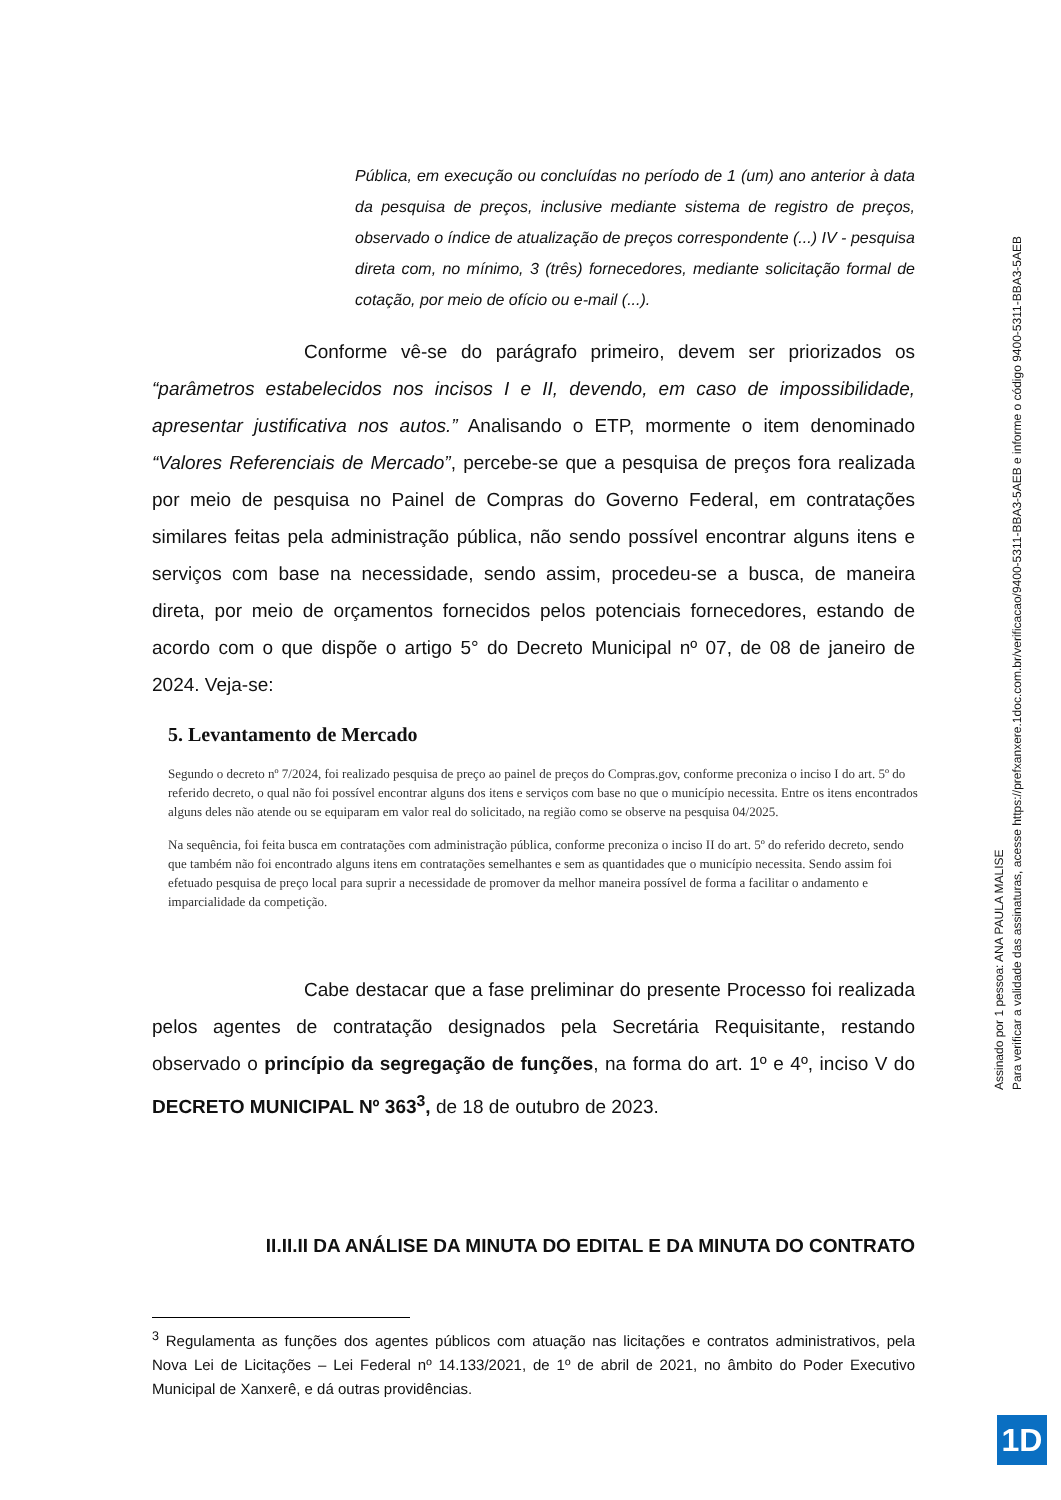Pública, em execução ou concluídas no período de 1 (um) ano anterior à data da pesquisa de preços, inclusive mediante sistema de registro de preços, observado o índice de atualização de preços correspondente (...) IV - pesquisa direta com, no mínimo, 3 (três) fornecedores, mediante solicitação formal de cotação, por meio de ofício ou e-mail (...).
Conforme vê-se do parágrafo primeiro, devem ser priorizados os “parâmetros estabelecidos nos incisos I e II, devendo, em caso de impossibilidade, apresentar justificativa nos autos.” Analisando o ETP, mormente o item denominado “Valores Referenciais de Mercado”, percebe-se que a pesquisa de preços fora realizada por meio de pesquisa no Painel de Compras do Governo Federal, em contratações similares feitas pela administração pública, não sendo possível encontrar alguns itens e serviços com base na necessidade, sendo assim, procedeu-se a busca, de maneira direta, por meio de orçamentos fornecidos pelos potenciais fornecedores, estando de acordo com o que dispõe o artigo 5° do Decreto Municipal nº 07, de 08 de janeiro de 2024. Veja-se:
5. Levantamento de Mercado
Segundo o decreto nº 7/2024, foi realizado pesquisa de preço ao painel de preços do Compras.gov, conforme preconiza o inciso I do art. 5º do referido decreto, o qual não foi possível encontrar alguns dos itens e serviços com base no que o município necessita. Entre os itens encontrados alguns deles não atende ou se equiparam em valor real do solicitado, na região como se observe na pesquisa 04/2025.
Na sequência, foi feita busca em contratações com administração pública, conforme preconiza o inciso II do art. 5º do referido decreto, sendo que também não foi encontrado alguns itens em contratações semelhantes e sem as quantidades que o município necessita. Sendo assim foi efetuado pesquisa de preço local para suprir a necessidade de promover da melhor maneira possível de forma a facilitar o andamento e imparcialidade da competição.
Cabe destacar que a fase preliminar do presente Processo foi realizada pelos agentes de contratação designados pela Secretária Requisitante, restando observado o princípio da segregação de funções, na forma do art. 1º e 4º, inciso V do DECRETO MUNICIPAL Nº 363<sup>3</sup>, de 18 de outubro de 2023.
II.II.II DA ANÁLISE DA MINUTA DO EDITAL E DA MINUTA DO CONTRATO
<sup>3</sup> Regulamenta as funções dos agentes públicos com atuação nas licitações e contratos administrativos, pela Nova Lei de Licitações – Lei Federal nº 14.133/2021, de 1º de abril de 2021, no âmbito do Poder Executivo Municipal de Xanxerê, e dá outras providências.
Assinado por 1 pessoa: ANA PAULA MALISE
Para verificar a validade das assinaturas, acesse https://prefxanxere.1doc.com.br/verificacao/9400-5311-BBA3-5AEB e informe o código 9400-5311-BBA3-5AEB
1D